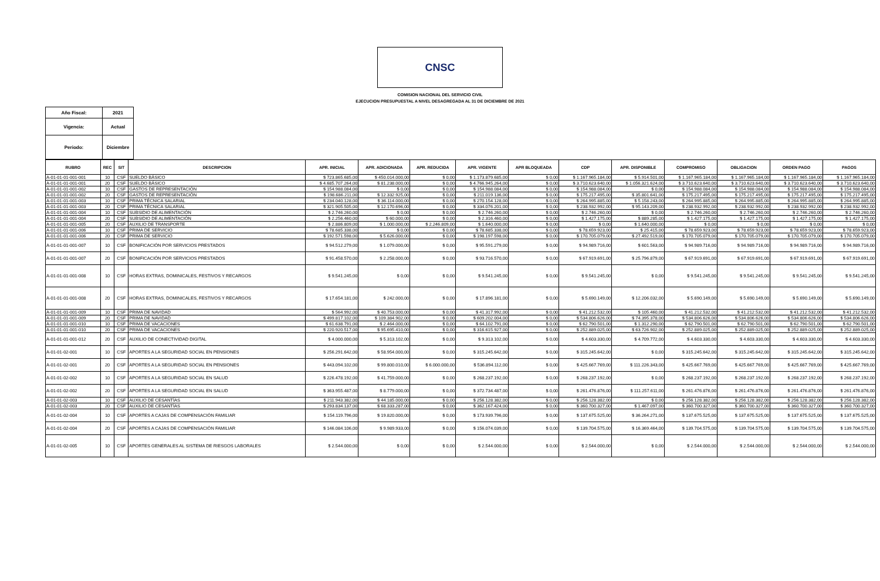CNSC
COMISION NACIONAL DEL SERVICIO CIVIL
EJECUCION PRESUPUESTAL A NIVEL DESAGREGADA AL 31 DE DICIEMBRE DE 2021
| Año Fiscal: | 2021 |
| Vigencia: | Actual |
| Periodo: | Diciembre |
| RUBRO | REC | SIT | DESCRIPCION | APR. INICIAL | APR. ADICIONADA | APR. REDUCIDA | APR. VIGENTE | APR BLOQUEADA | CDP | APR. DISPONIBLE | COMPROMISO | OBLIGACION | ORDEN PAGO | PAGOS |
| --- | --- | --- | --- | --- | --- | --- | --- | --- | --- | --- | --- | --- | --- | --- |
| A-01-01-01-001-001 | 10 | CSF | SUELDO BÁSICO | $ 723.865.685,00 | $ 450.014.000,00 | $ 0,00 | $ 1.173.879.685,00 | $ 0,00 | $ 1.167.965.184,00 | $ 5.914.501,00 | $ 1.167.965.184,00 | $ 1.167.965.184,00 | $ 1.167.965.184,00 | $ 1.167.965.184,00 |
| A-01-01-01-001-001 | 20 | CSF | SUELDO BÁSICO | $ 4.685.707.264,00 | $ 81.238.000,00 | $ 0,00 | $ 4.766.945.264,00 | $ 0,00 | $ 3.710.623.640,00 | $ 1.056.321.624,00 | $ 3.710.623.640,00 | $ 3.710.623.640,00 | $ 3.710.623.640,00 | $ 3.710.623.640,00 |
| A-01-01-01-001-002 | 10 | CSF | GASTOS DE REPRESENTACIÓN | $ 154.988.084,00 | $ 0,00 | $ 0,00 | $ 154.988.084,00 | $ 0,00 | $ 154.988.084,00 | $ 0,00 | $ 154.988.084,00 | $ 154.988.084,00 | $ 154.988.084,00 | $ 154.988.084,00 |
| A-01-01-01-001-002 | 20 | CSF | GASTOS DE REPRESENTACIÓN | $ 198.686.211,00 | $ 12.332.925,00 | $ 0,00 | $ 211.019.136,00 | $ 0,00 | $ 175.217.495,00 | $ 35.801.641,00 | $ 175.217.495,00 | $ 175.217.495,00 | $ 175.217.495,00 | $ 175.217.495,00 |
| A-01-01-01-001-003 | 10 | CSF | PRIMA TÉCNICA SALARIAL | $ 234.040.128,00 | $ 36.114.000,00 | $ 0,00 | $ 270.154.128,00 | $ 0,00 | $ 264.995.885,00 | $ 5.158.243,00 | $ 264.995.885,00 | $ 264.995.885,00 | $ 264.995.885,00 | $ 264.995.885,00 |
| A-01-01-01-001-003 | 20 | CSF | PRIMA TÉCNICA SALARIAL | $ 321.905.505,00 | $ 12.170.696,00 | $ 0,00 | $ 334.076.201,00 | $ 0,00 | $ 238.932.992,00 | $ 95.143.209,00 | $ 238.932.992,00 | $ 238.932.992,00 | $ 238.932.992,00 | $ 238.932.992,00 |
| A-01-01-01-001-004 | 10 | CSF | SUBSIDIO DE ALIMENTACIÓN | $ 2.746.260,00 | $ 0,00 | $ 0,00 | $ 2.746.260,00 | $ 0,00 | $ 2.746.260,00 | $ 0,00 | $ 2.746.260,00 | $ 2.746.260,00 | $ 2.746.260,00 | $ 2.746.260,00 |
| A-01-01-01-001-004 | 20 | CSF | SUBSIDIO DE ALIMENTACIÓN | $ 2.256.460,00 | $ 60.000,00 | $ 0,00 | $ 2.316.460,00 | $ 0,00 | $ 1.427.175,00 | $ 889.285,00 | $ 1.427.175,00 | $ 1.427.175,00 | $ 1.427.175,00 | $ 1.427.175,00 |
| A-01-01-01-001-005 | 20 | CSF | AUXILIO DE TRANSPORTE | $ 2.886.809,00 | $ 1.000.000,00 | $ 2.246.809,00 | $ 1.640.000,00 | $ 0,00 | $ 0,00 | $ 1.640.000,00 | $ 0,00 | $ 0,00 | $ 0,00 | $ 0,00 |
| A-01-01-01-001-006 | 10 | CSF | PRIMA DE SERVICIO | $ 78.685.338,00 | $ 0,00 | $ 0,00 | $ 78.685.338,00 | $ 0,00 | $ 78.659.923,00 | $ 25.415,00 | $ 78.659.923,00 | $ 78.659.923,00 | $ 78.659.923,00 | $ 78.659.923,00 |
| A-01-01-01-001-006 | 20 | CSF | PRIMA DE SERVICIO | $ 192.571.598,00 | $ 5.626.000,00 | $ 0,00 | $ 198.197.598,00 | $ 0,00 | $ 170.705.079,00 | $ 27.492.519,00 | $ 170.705.079,00 | $ 170.705.079,00 | $ 170.705.079,00 | $ 170.705.079,00 |
| A-01-01-01-001-007 | 10 | CSF | BONIFICACIÓN POR SERVICIOS PRESTADOS | $ 94.512.279,00 | $ 1.079.000,00 | $ 0,00 | $ 95.591.279,00 | $ 0,00 | $ 94.989.716,00 | $ 601.563,00 | $ 94.989.716,00 | $ 94.989.716,00 | $ 94.989.716,00 | $ 94.989.716,00 |
| A-01-01-01-001-007 | 20 | CSF | BONIFICACIÓN POR SERVICIOS PRESTADOS | $ 91.458.570,00 | $ 2.258.000,00 | $ 0,00 | $ 93.716.570,00 | $ 0,00 | $ 67.919.691,00 | $ 25.796.879,00 | $ 67.919.691,00 | $ 67.919.691,00 | $ 67.919.691,00 | $ 67.919.691,00 |
| A-01-01-01-001-008 | 10 | CSF | HORAS EXTRAS, DOMINICALES, FESTIVOS Y RECARGOS | $ 9.541.245,00 | $ 0,00 | $ 0,00 | $ 9.541.245,00 | $ 0,00 | $ 9.541.245,00 | $ 0,00 | $ 9.541.245,00 | $ 9.541.245,00 | $ 9.541.245,00 | $ 9.541.245,00 |
| A-01-01-01-001-008 | 20 | CSF | HORAS EXTRAS, DOMINICALES, FESTIVOS Y RECARGOS | $ 17.654.181,00 | $ 242.000,00 | $ 0,00 | $ 17.896.181,00 | $ 0,00 | $ 5.690.149,00 | $ 12.206.032,00 | $ 5.690.149,00 | $ 5.690.149,00 | $ 5.690.149,00 | $ 5.690.149,00 |
| A-01-01-01-001-009 | 10 | CSF | PRIMA DE NAVIDAD | $ 564.992,00 | $ 40.753.000,00 | $ 0,00 | $ 41.317.992,00 | $ 0,00 | $ 41.212.532,00 | $ 105.460,00 | $ 41.212.532,00 | $ 41.212.532,00 | $ 41.212.532,00 | $ 41.212.532,00 |
| A-01-01-01-001-009 | 20 | CSF | PRIMA DE NAVIDAD | $ 499.817.102,00 | $ 109.384.902,00 | $ 0,00 | $ 609.202.004,00 | $ 0,00 | $ 534.806.626,00 | $ 74.395.378,00 | $ 534.806.626,00 | $ 534.806.626,00 | $ 534.806.626,00 | $ 534.806.626,00 |
| A-01-01-01-001-010 | 10 | CSF | PRIMA DE VACACIONES | $ 61.638.791,00 | $ 2.464.000,00 | $ 0,00 | $ 64.102.791,00 | $ 0,00 | $ 62.790.501,00 | $ 1.312.290,00 | $ 62.790.501,00 | $ 62.790.501,00 | $ 62.790.501,00 | $ 62.790.501,00 |
| A-01-01-01-001-010 | 20 | CSF | PRIMA DE VACACIONES | $ 220.920.517,00 | $ 95.695.410,00 | $ 0,00 | $ 316.615.927,00 | $ 0,00 | $ 252.889.025,00 | $ 63.726.902,00 | $ 252.889.025,00 | $ 252.889.025,00 | $ 252.889.025,00 | $ 252.889.025,00 |
| A-01-01-01-001-012 | 20 | CSF | AUXILIO DE CONECTIVIDAD DIGITAL | $ 4.000.000,00 | $ 5.313.102,00 | $ 0,00 | $ 9.313.102,00 | $ 0,00 | $ 4.603.330,00 | $ 4.709.772,00 | $ 4.603.330,00 | $ 4.603.330,00 | $ 4.603.330,00 | $ 4.603.330,00 |
| A-01-01-02-001 | 10 | CSF | APORTES A LA SEGURIDAD SOCIAL EN PENSIONES | $ 256.291.642,00 | $ 58.954.000,00 | $ 0,00 | $ 315.245.642,00 | $ 0,00 | $ 315.245.642,00 | $ 0,00 | $ 315.245.642,00 | $ 315.245.642,00 | $ 315.245.642,00 | $ 315.245.642,00 |
| A-01-01-02-001 | 20 | CSF | APORTES A LA SEGURIDAD SOCIAL EN PENSIONES | $ 443.094.102,00 | $ 99.800.010,00 | $ 6.000.000,00 | $ 536.894.112,00 | $ 0,00 | $ 425.667.769,00 | $ 111.226.343,00 | $ 425.667.769,00 | $ 425.667.769,00 | $ 425.667.769,00 | $ 425.667.769,00 |
| A-01-01-02-002 | 10 | CSF | APORTES A LA SEGURIDAD SOCIAL EN SALUD | $ 226.478.192,00 | $ 41.759.000,00 | $ 0,00 | $ 268.237.192,00 | $ 0,00 | $ 268.237.192,00 | $ 0,00 | $ 268.237.192,00 | $ 268.237.192,00 | $ 268.237.192,00 | $ 268.237.192,00 |
| A-01-01-02-002 | 20 | CSF | APORTES A LA SEGURIDAD SOCIAL EN SALUD | $ 363.955.487,00 | $ 8.779.000,00 | $ 0,00 | $ 372.734.487,00 | $ 0,00 | $ 261.476.876,00 | $ 111.257.611,00 | $ 261.476.876,00 | $ 261.476.876,00 | $ 261.476.876,00 | $ 261.476.876,00 |
| A-01-01-02-003 | 10 | CSF | AUXILIO DE CESANTÍAS | $ 211.943.382,00 | $ 44.185.000,00 | $ 0,00 | $ 256.128.382,00 | $ 0,00 | $ 256.128.382,00 | $ 0,00 | $ 256.128.382,00 | $ 256.128.382,00 | $ 256.128.382,00 | $ 256.128.382,00 |
| A-01-01-02-003 | 20 | CSF | AUXILIO DE CESANTÍAS | $ 293.834.137,00 | $ 68.333.287,00 | $ 0,00 | $ 362.167.424,00 | $ 0,00 | $ 360.700.327,00 | $ 1.467.097,00 | $ 360.700.327,00 | $ 360.700.327,00 | $ 360.700.327,00 | $ 360.700.327,00 |
| A-01-01-02-004 | 10 | CSF | APORTES A CAJAS DE COMPENSACIÓN FAMILIAR | $ 154.119.796,00 | $ 19.820.000,00 | $ 0,00 | $ 173.939.796,00 | $ 0,00 | $ 137.675.525,00 | $ 36.264.271,00 | $ 137.675.525,00 | $ 137.675.525,00 | $ 137.675.525,00 | $ 137.675.525,00 |
| A-01-01-02-004 | 20 | CSF | APORTES A CAJAS DE COMPENSACIÓN FAMILIAR | $ 146.084.106,00 | $ 9.989.933,00 | $ 0,00 | $ 156.074.039,00 | $ 0,00 | $ 139.704.575,00 | $ 16.369.464,00 | $ 139.704.575,00 | $ 139.704.575,00 | $ 139.704.575,00 | $ 139.704.575,00 |
| A-01-01-02-005 | 10 | CSF | APORTES GENERALES AL SISTEMA DE RIESGOS LABORALES | $ 2.544.000,00 | $ 0,00 | $ 0,00 | $ 2.544.000,00 | $ 0,00 | $ 2.544.000,00 | $ 0,00 | $ 2.544.000,00 | $ 2.544.000,00 | $ 2.544.000,00 | $ 2.544.000,00 |